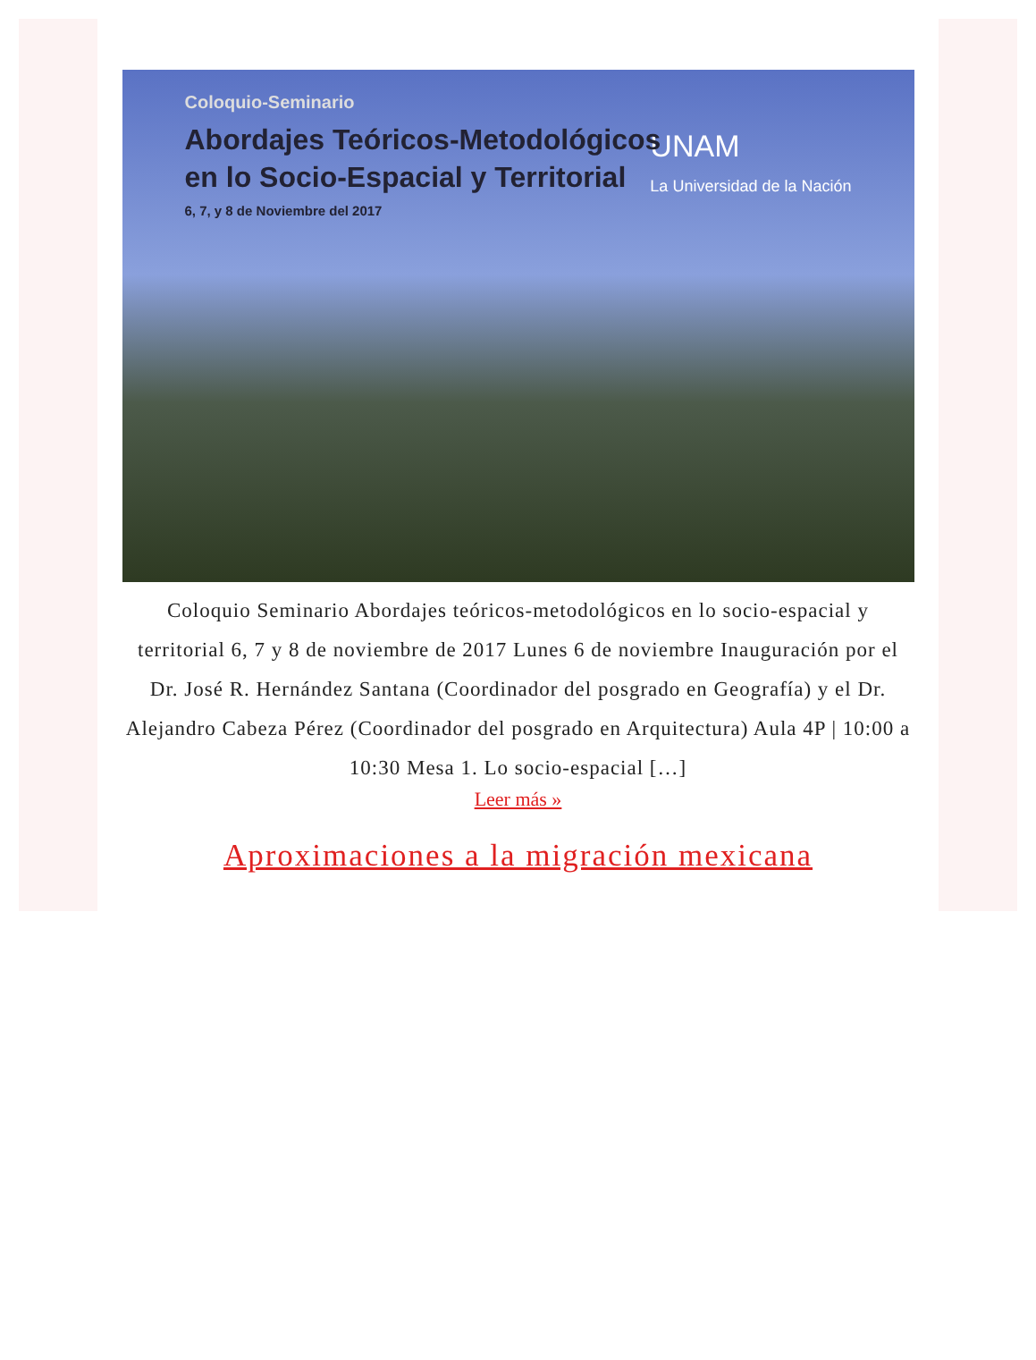Coloquio-Seminario
Abordajes Teóricos-Metodológicos
en lo Socio-Espacial y Territorial
6, 7, y 8 de Noviembre del 2017
UNAM
La Universidad de la Nación
Coloquio Seminario Abordajes teóricos-metodológicos en lo socio-espacial y territorial 6, 7 y 8 de noviembre de 2017 Lunes 6 de noviembre Inauguración por el Dr. José R. Hernández Santana (Coordinador del posgrado en Geografía) y el Dr. Alejandro Cabeza Pérez (Coordinador del posgrado en Arquitectura) Aula 4P | 10:00 a 10:30 Mesa 1. Lo socio-espacial […]
Leer más »
Aproximaciones a la migración mexicana